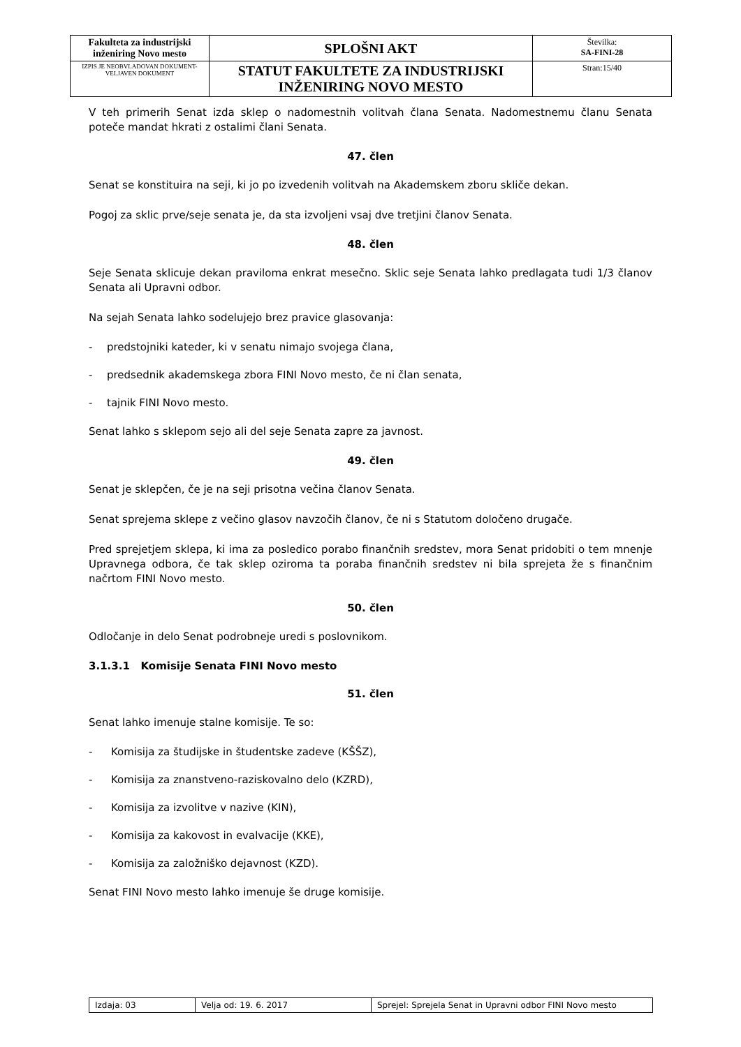| Fakulteta za industrijski inženiring Novo mesto | SPLOŠNI AKT | Številka: SA-FINI-28 |
| IZPIS JE NEOBVLADOVAN DOKUMENT-VELJAVEN DOKUMENT | STATUT FAKULTETE ZA INDUSTRIJSKI INŽENIRING NOVO MESTO | Stran:15/40 |
V teh primerih Senat izda sklep o nadomestnih volitvah člana Senata. Nadomestnemu članu Senata poteče mandat hkrati z ostalimi člani Senata.
47. člen
Senat se konstituira na seji, ki jo po izvedenih volitvah na Akademskem zboru skliče dekan.
Pogoj za sklic prve/seje senata je, da sta izvoljeni vsaj dve tretjini članov Senata.
48. člen
Seje Senata sklicuje dekan praviloma enkrat mesečno. Sklic seje Senata lahko predlagata tudi 1/3 članov Senata ali Upravni odbor.
Na sejah Senata lahko sodelujejo brez pravice glasovanja:
- predstojniki kateder, ki v senatu nimajo svojega člana,
- predsednik akademskega zbora FINI Novo mesto, če ni član senata,
- tajnik FINI Novo mesto.
Senat lahko s sklepom sejo ali del seje Senata zapre za javnost.
49. člen
Senat je sklepčen, če je na seji prisotna večina članov Senata.
Senat sprejema sklepe z večino glasov navzočih članov, če ni s Statutom določeno drugače.
Pred sprejetjem sklepa, ki ima za posledico porabo finančnih sredstev, mora Senat pridobiti o tem mnenje Upravnega odbora, če tak sklep oziroma ta poraba finančnih sredstev ni bila sprejeta že s finančnim načrtom FINI Novo mesto.
50. člen
Odločanje in delo Senat podrobneje uredi s poslovnikom.
3.1.3.1 Komisije Senata FINI Novo mesto
51. člen
Senat lahko imenuje stalne komisije. Te so:
- Komisija za študijske in študentske zadeve (KŠŠZ),
- Komisija za znanstveno-raziskovalno delo (KZRD),
- Komisija za izvolitve v nazive (KIN),
- Komisija za kakovost in evalvacije (KKE),
- Komisija za založniško dejavnost (KZD).
Senat FINI Novo mesto lahko imenuje še druge komisije.
| Izdaja: 03 | Velja od: 19. 6. 2017 | Sprejel: Sprejela Senat in Upravni odbor FINI Novo mesto |